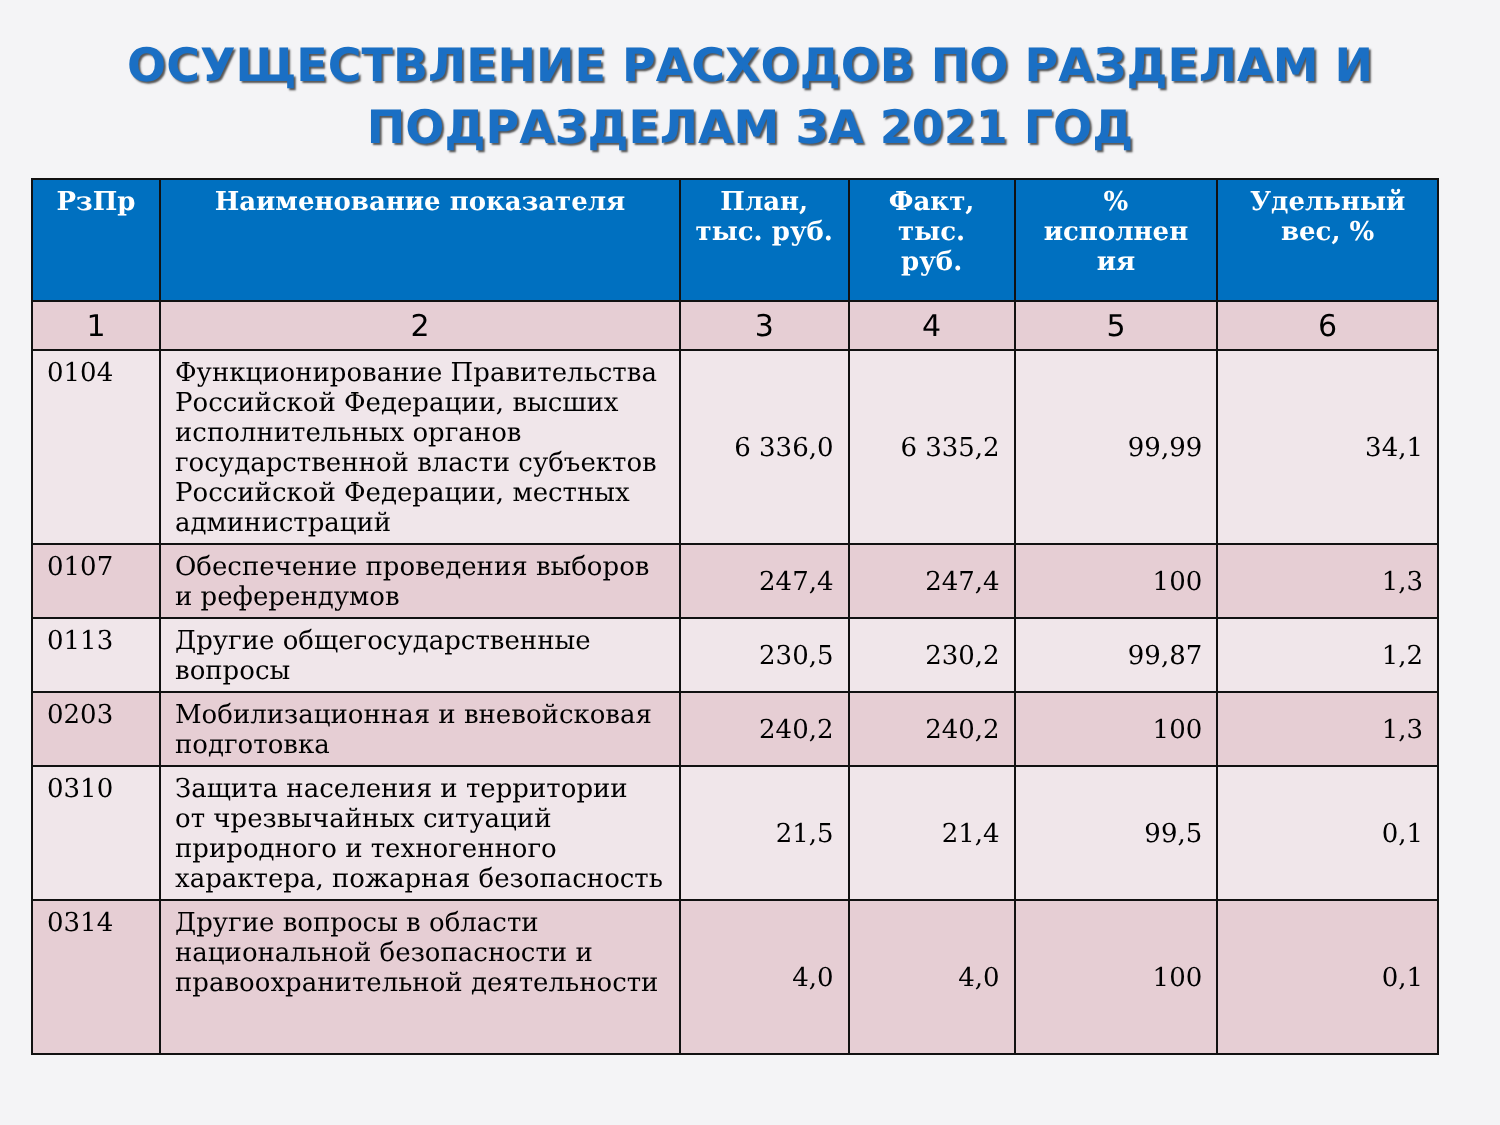ОСУЩЕСТВЛЕНИЕ РАСХОДОВ ПО РАЗДЕЛАМ И
ПОДРАЗДЕЛАМ ЗА 2021 ГОД
| РзПр | Наименование показателя | План, тыс. руб. | Факт, тыс. руб. | % исполнен ия | Удельный вес, % |
| --- | --- | --- | --- | --- | --- |
| 1 | 2 | 3 | 4 | 5 | 6 |
| 0104 | Функционирование Правительства Российской Федерации, высших исполнительных органов государственной власти субъектов Российской Федерации, местных администраций | 6 336,0 | 6 335,2 | 99,99 | 34,1 |
| 0107 | Обеспечение проведения выборов и референдумов | 247,4 | 247,4 | 100 | 1,3 |
| 0113 | Другие общегосударственные вопросы | 230,5 | 230,2 | 99,87 | 1,2 |
| 0203 | Мобилизационная и вневойсковая подготовка | 240,2 | 240,2 | 100 | 1,3 |
| 0310 | Защита населения и территории от чрезвычайных ситуаций природного и техногенного характера, пожарная безопасность | 21,5 | 21,4 | 99,5 | 0,1 |
| 0314 | Другие вопросы в области национальной безопасности и правоохранительной деятельности | 4,0 | 4,0 | 100 | 0,1 |